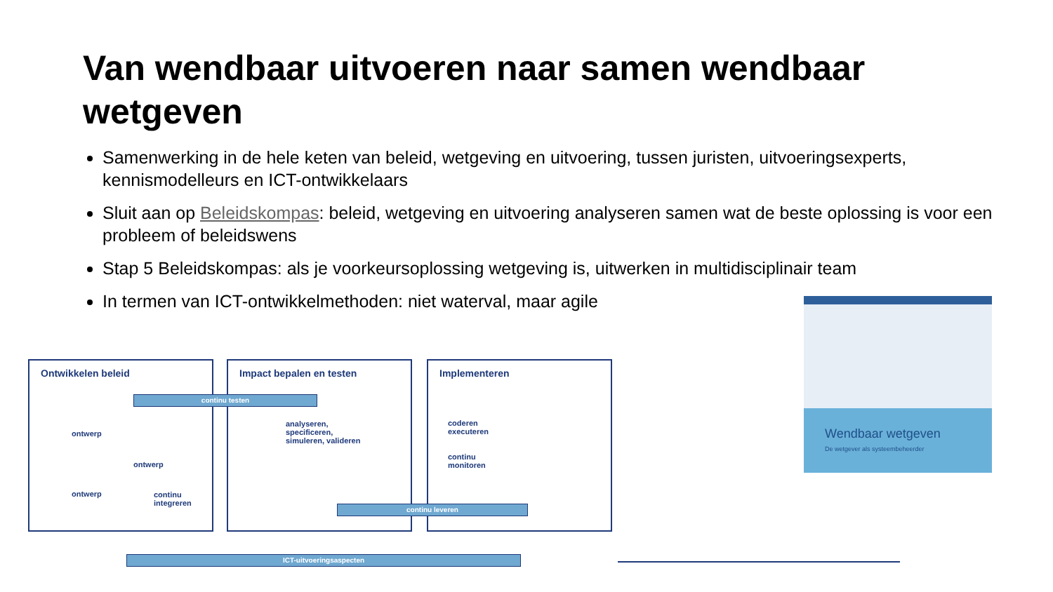Van wendbaar uitvoeren naar samen wendbaar wetgeven
Samenwerking in de hele keten van beleid, wetgeving en uitvoering, tussen juristen, uitvoeringsexperts, kennismodelleurs en ICT-ontwikkelaars
Sluit aan op Beleidskompas: beleid, wetgeving en uitvoering analyseren samen wat de beste oplossing is voor een probleem of beleidswens
Stap 5 Beleidskompas: als je voorkeursoplossing wetgeving is, uitwerken in multidisciplinair team
In termen van ICT-ontwikkelmethoden: niet waterval, maar agile
Ontwikkelen beleid Impact bepalen en testen Implementeren
continu testen
ontwerp
ontwerp
ontwerp
continu
integreren
analyseren,
specificeren,
simuleren, valideren
coderen
executeren
continu
monitoren
continu leveren
ICT-uitvoeringsaspecten
Wendbaar wetgeven
De wetgever als systeembeheerder